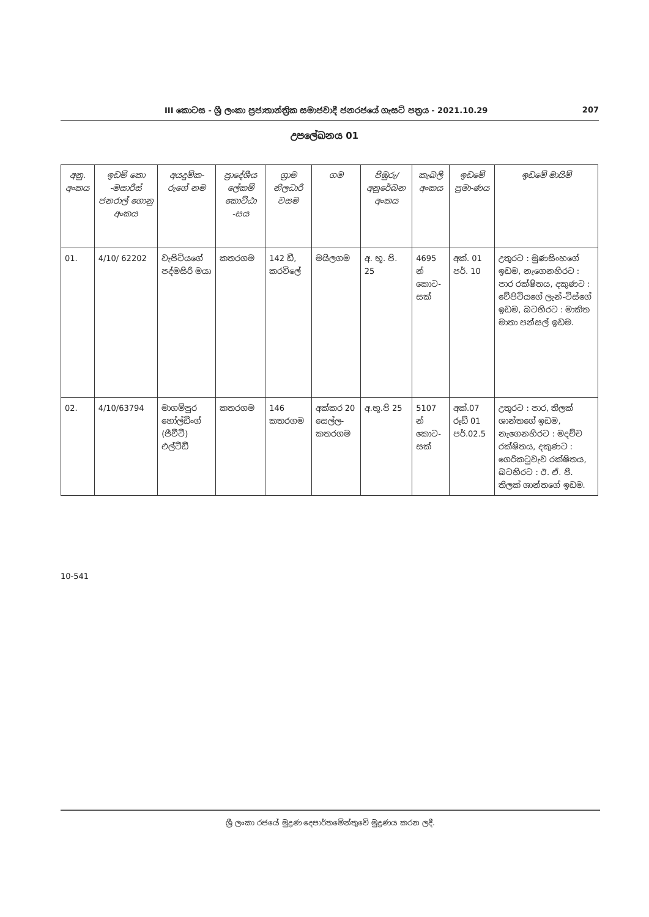III කොටස - ශ්‍රී ලංකා ප්‍රජාතාන්ත්‍රික සමාජවාදී ජනරජයේ ගැසට් පත්‍රය - 2021.10.29 207
උපලේඛනය 01
| අනු. අංකය | ඉඩම් කො -මසාරිස් ජනරාල් ගොනු අංකය | අයදුම්ක-රුගේ නම | ප්‍රාදේශීය ලේකම් කොට්ඨා -සය | ග්‍රාම නිලධාරි වසම | ගම | පිඹුරු/ අනුරේඛන අංකය | කැබලි අංකය | ඉඩමේ ප්‍රමා-ණය | ඉඩමේ මායිම් |
| --- | --- | --- | --- | --- | --- | --- | --- | --- | --- |
| 01. | 4/10/ 62202 | වැපිටියගේ පද්මසිරි මයා | කතරගම | 142 ඩී, කරවිලේ | මයිලගම | අ. භූ. පි. 25 | 4695 න් කොට-සක් | අක්. 01 පර්. 10 | උතුරට : මුණසිංහගේ ඉඩම, නැගෙනහිරට : පාර රක්ෂිතය, දකුණට : වේපිටියගේ ලැන්-ටිස්ගේ ඉඩම, බටහිරට : මාකිත මාතා පන්සල් ඉඩම. |
| 02. | 4/10/63794 | මාගම්පුර හෝල්ඩිංග් (පීවීටී) එල්ටීඩී | කතරගම | 146 කතරගම | අක්කර 20 සෙල්ල-කතරගම | අ.භූ.පි 25 | 5107 න් කොට-සක් | අක්.07 රූඩ් 01 පර්.02.5 | උතුරට : පාර, තිලක් ශාන්තගේ ඉඩම, නැගෙනහිරට : මදච්ච රක්ෂිතය, දකුණට : ගෙරිකටුවැව රක්ෂිතය, බටහිරට : ඊ. ඒ. පී. තිලක් ශාන්තගේ ඉඩම. |
10-541
ශ්‍රී ලංකා රජයේ මුද්‍රණ දෙපාර්තමේන්තුවේ මුද්‍රණය කරන ලදී.